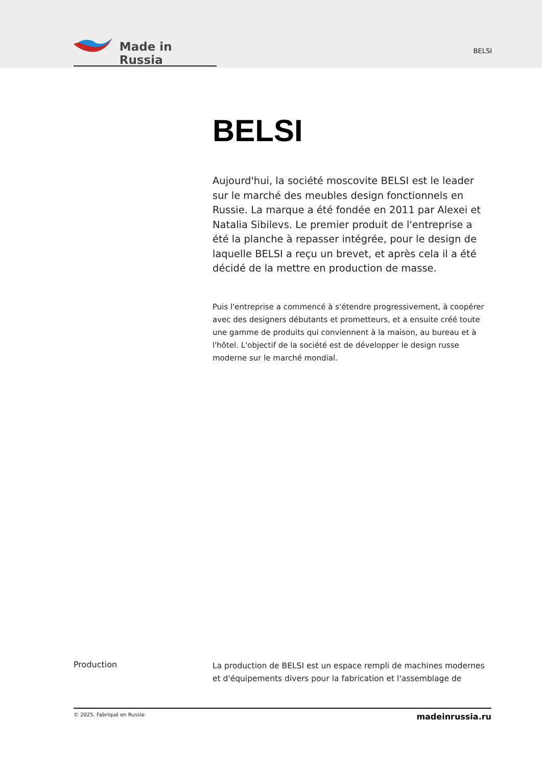Made in Russia
BELSI
BELSI
Aujourd'hui, la société moscovite BELSI est le leader sur le marché des meubles design fonctionnels en Russie. La marque a été fondée en 2011 par Alexei et Natalia Sibilevs. Le premier produit de l'entreprise a été la planche à repasser intégrée, pour le design de laquelle BELSI a reçu un brevet, et après cela il a été décidé de la mettre en production de masse.
Puis l'entreprise a commencé à s'étendre progressivement, à coopérer avec des designers débutants et prometteurs, et a ensuite créé toute une gamme de produits qui conviennent à la maison, au bureau et à l'hôtel. L'objectif de la société est de développer le design russe moderne sur le marché mondial.
Production
La production de BELSI est un espace rempli de machines modernes et d'équipements divers pour la fabrication et l'assemblage de
© 2025. Fabriqué en Russie madeinrussia.ru